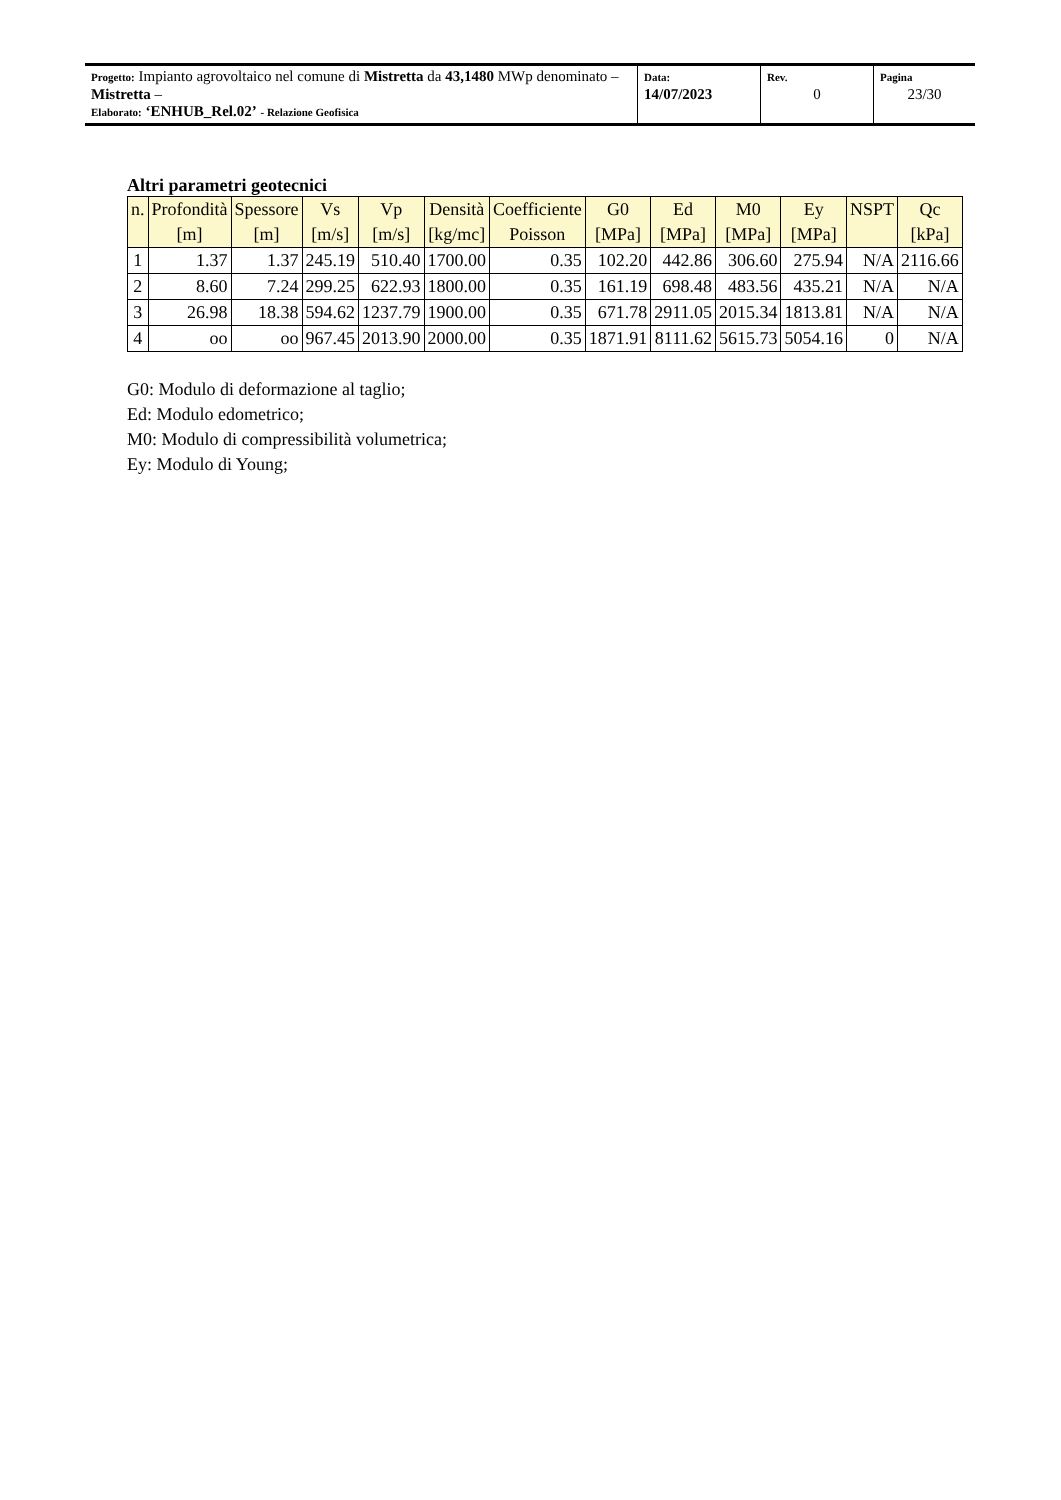| Progetto: Impianto agrovoltaico nel comune di Mistretta da 43,1480 MWp denominato – Mistretta – Elaborato: ‘ENHUB_Rel.02’ - Relazione Geofisica | Data: 14/07/2023 | Rev. 0 | Pagina 23/30 |
Altri parametri geotecnici
| n. | Profondità [m] | Spessore [m] | Vs [m/s] | Vp [m/s] | Densità [kg/mc] | Coefficiente Poisson | G0 [MPa] | Ed [MPa] | M0 [MPa] | Ey [MPa] | NSPT | Qc [kPa] |
| --- | --- | --- | --- | --- | --- | --- | --- | --- | --- | --- | --- | --- |
| 1 | 1.37 | 1.37 | 245.19 | 510.40 | 1700.00 | 0.35 | 102.20 | 442.86 | 306.60 | 275.94 | N/A | 2116.66 |
| 2 | 8.60 | 7.24 | 299.25 | 622.93 | 1800.00 | 0.35 | 161.19 | 698.48 | 483.56 | 435.21 | N/A | N/A |
| 3 | 26.98 | 18.38 | 594.62 | 1237.79 | 1900.00 | 0.35 | 671.78 | 2911.05 | 2015.34 | 1813.81 | N/A | N/A |
| 4 | oo | oo | 967.45 | 2013.90 | 2000.00 | 0.35 | 1871.91 | 8111.62 | 5615.73 | 5054.16 | 0 | N/A |
G0: Modulo di deformazione al taglio;
Ed: Modulo edometrico;
M0: Modulo di compressibilità volumetrica;
Ey: Modulo di Young;